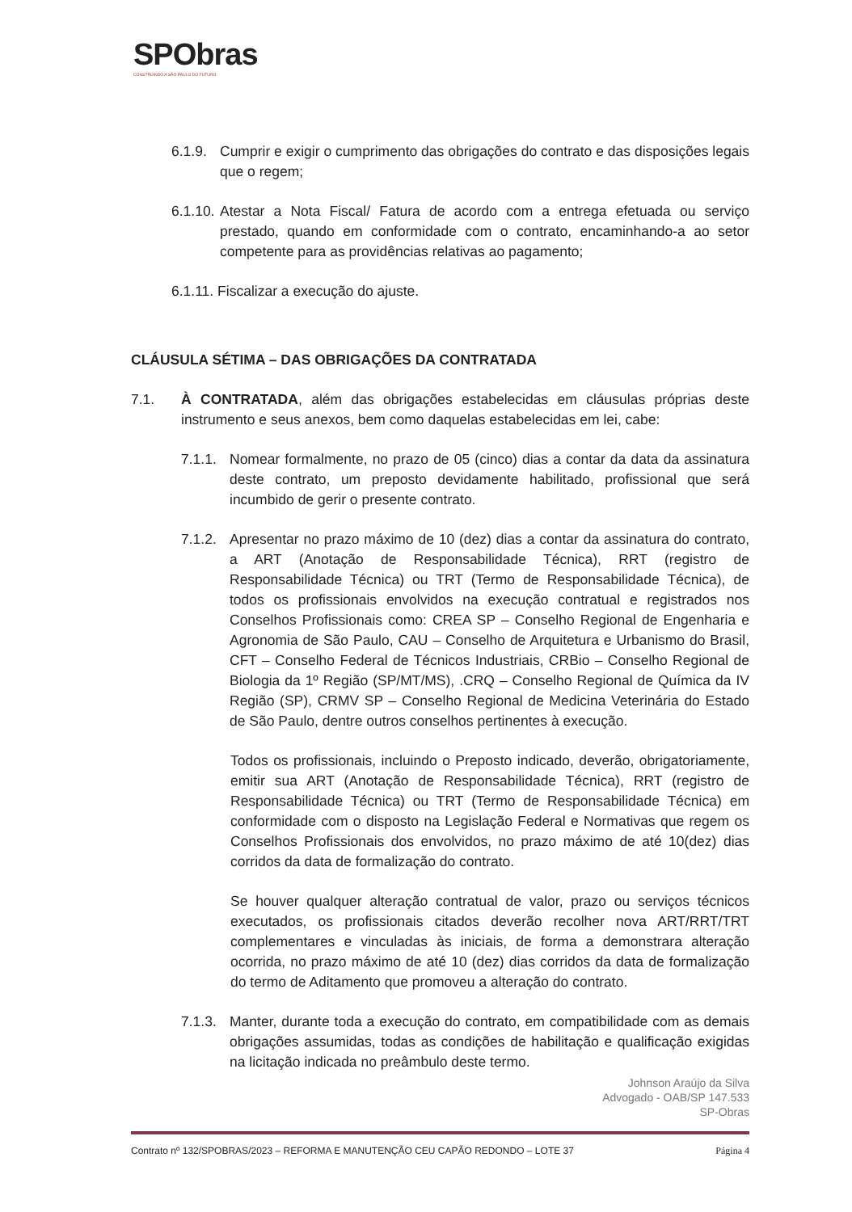SPObras
CONSTRUINDO A SÃO PAULO DO FUTURO
6.1.9.
Cumprir e exigir o cumprimento das obrigações do contrato e das disposições legais que o regem;
6.1.10.
Atestar a Nota Fiscal/ Fatura de acordo com a entrega efetuada ou serviço prestado, quando em conformidade com o contrato, encaminhando-a ao setor competente para as providências relativas ao pagamento;
6.1.11. Fiscalizar a execução do ajuste.
CLÁUSULA SÉTIMA – DAS OBRIGAÇÕES DA CONTRATADA
7.1. À CONTRATADA, além das obrigações estabelecidas em cláusulas próprias deste instrumento e seus anexos, bem como daquelas estabelecidas em lei, cabe:
7.1.1.
Nomear formalmente, no prazo de 05 (cinco) dias a contar da data da assinatura deste contrato, um preposto devidamente habilitado, profissional que será incumbido de gerir o presente contrato.
7.1.2.
Apresentar no prazo máximo de 10 (dez) dias a contar da assinatura do contrato, a ART (Anotação de Responsabilidade Técnica), RRT (registro de Responsabilidade Técnica) ou TRT (Termo de Responsabilidade Técnica), de todos os profissionais envolvidos na execução contratual e registrados nos Conselhos Profissionais como: CREA SP – Conselho Regional de Engenharia e Agronomia de São Paulo, CAU – Conselho de Arquitetura e Urbanismo do Brasil, CFT – Conselho Federal de Técnicos Industriais, CRBio – Conselho Regional de Biologia da 1º Região (SP/MT/MS), .CRQ – Conselho Regional de Química da IV Região (SP), CRMV SP – Conselho Regional de Medicina Veterinária do Estado de São Paulo, dentre outros conselhos pertinentes à execução.
Todos os profissionais, incluindo o Preposto indicado, deverão, obrigatoriamente, emitir sua ART (Anotação de Responsabilidade Técnica), RRT (registro de Responsabilidade Técnica) ou TRT (Termo de Responsabilidade Técnica) em conformidade com o disposto na Legislação Federal e Normativas que regem os Conselhos Profissionais dos envolvidos, no prazo máximo de até 10(dez) dias corridos da data de formalização do contrato.
Se houver qualquer alteração contratual de valor, prazo ou serviços técnicos executados, os profissionais citados deverão recolher nova ART/RRT/TRT complementares e vinculadas às iniciais, de forma a demonstrara alteração ocorrida, no prazo máximo de até 10 (dez) dias corridos da data de formalização do termo de Aditamento que promoveu a alteração do contrato.
7.1.3.
Manter, durante toda a execução do contrato, em compatibilidade com as demais obrigações assumidas, todas as condições de habilitação e qualificação exigidas na licitação indicada no preâmbulo deste termo.
Johnson Araújo da Silva
Advogado - OAB/SP 147.533
SP-Obras
Contrato nº 132/SPOBRAS/2023 – REFORMA E MANUTENÇÃO CEU CAPÃO REDONDO – LOTE 37 Página 4